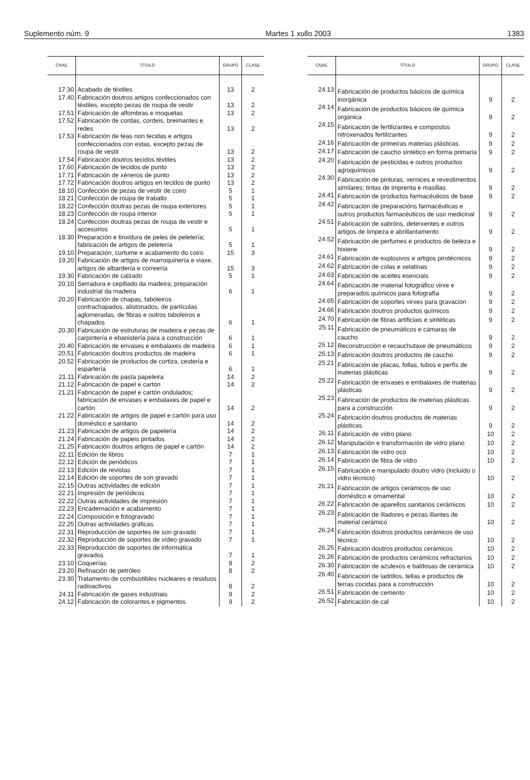Suplemento núm. 9 Martes 1 xullo 2003 1383
| CNAE | TÍTULO | GRUPO | CLASE |
| --- | --- | --- | --- |
| 17.30 | Acabado de téxtiles | 13 | 2 |
| 17.40 | Fabricación doutros artigos confeccionados con téxtiles, excepto pezas de roupa de vestir | 13 | 2 |
| 17.51 | Fabricación de alfombras e moquetas | 13 | 2 |
| 17.52 | Fabricación de cordas, cordeis, breimantes e redes | 13 | 2 |
| 17.53 | Fabricación de teas non tecidas e artigos confeccionados con estas, excepto pezas de roupa de vestir | 13 | 2 |
| 17.54 | Fabricación doutros tecidos téxtiles | 13 | 2 |
| 17.60 | Fabricación de tecidos de punto | 13 | 2 |
| 17.71 | Fabricación de xéneros de punto | 13 | 2 |
| 17.72 | Fabricación doutros artigos en tecidos de punto | 13 | 2 |
| 18.10 | Confección de pezas de vestir de coiro | 5 | 1 |
| 18.21 | Confección de roupa de traballo | 5 | 1 |
| 18.22 | Confección doutras pezas de roupa exteriores | 5 | 1 |
| 18.23 | Confección de roupa interior | 5 | 1 |
| 18.24 | Confección doutras pezas de roupa de vestir e accesorios | 5 | 1 |
| 18.30 | Preparación e tinxidura de peles de peletería; fabricación de artigos de peletería | 5 | 1 |
| 19.10 | Preparación, curtume e acabamento do coiro | 15 | 3 |
| 19.20 | Fabricación de artigos de marroquinería e viaxe, artigos de albardería e correería | 15 | 3 |
| 19.30 | Fabricación de calzado | 5 | 1 |
| 20.10 | Serradura e cepillado da madeira; preparación industrial da madeira | 6 | 1 |
| 20.20 | Fabricación de chapas, taboleiros contrachapados, alistonados, de partículas aglomeradas, de fibras e outros taboleiros e chapados | 6 | 1 |
| 20.30 | Fabricación de estruturas de madeira e pezas de carpintería e ebanistería para a construcción | 6 | 1 |
| 20.40 | Fabricación de envases e embalaxes de madeira | 6 | 1 |
| 20.51 | Fabricación doutros productos de madeira | 6 | 1 |
| 20.52 | Fabricación de productos de cortiza, cestería e espartería | 6 | 1 |
| 21.11 | Fabricación de pasta papeleira | 14 | 2 |
| 21.12 | Fabricación de papel e cartón | 14 | 2 |
| 21.21 | Fabricación de papel e cartón ondulados; fabricación de envases e embalaxes de papel e cartón | 14 | 2 |
| 21.22 | Fabricación de artigos de papel e cartón para uso doméstico e sanitario | 14 | 2 |
| 21.23 | Fabricación de artigos de papelería | 14 | 2 |
| 21.24 | Fabricación de papeis pintados | 14 | 2 |
| 21.25 | Fabricación doutros artigos de papel e cartón | 14 | 2 |
| 22.11 | Edición de libros | 7 | 1 |
| 22.12 | Edición de periódicos | 7 | 1 |
| 22.13 | Edición de revistas | 7 | 1 |
| 22.14 | Edición de soportes de son gravado | 7 | 1 |
| 22.15 | Outras actividades de edición | 7 | 1 |
| 22.21 | Impresión de periódicos | 7 | 1 |
| 22.22 | Outras actividades de impresión | 7 | 1 |
| 22.23 | Encadernación e acabamento | 7 | 1 |
| 22.24 | Composición e fotogravado | 7 | 1 |
| 22.25 | Outras actividades gráficas | 7 | 1 |
| 22.31 | Reproducción de soportes de son gravado | 7 | 1 |
| 22.32 | Reproducción de soportes de vídeo gravado | 7 | 1 |
| 22.33 | Reproducción de soportes de informática gravados | 7 | 1 |
| 23.10 | Coquerías | 8 | 2 |
| 23.20 | Refinación de petróleo | 8 | 2 |
| 23.30 | Tratamento de combustibles nucleares e residuos radioactivos | 8 | 2 |
| 24.11 | Fabricación de gases industriais | 9 | 2 |
| 24.12 | Fabricación de colorantes e pigmentos | 9 | 2 |
| CNAE | TÍTULO | GRUPO | CLASE |
| --- | --- | --- | --- |
| 24.13 | Fabricación de productos básicos de química inorgánica | 9 | 2 |
| 24.14 | Fabricación de productos básicos de química orgánica | 9 | 2 |
| 24.15 | Fabricación de fertilizantes e compostos nitroxenados fertilizantes | 9 | 2 |
| 24.16 | Fabricación de primeiras materias plásticas | 9 | 2 |
| 24.17 | Fabricación de caucho sintético en forma primaria | 9 | 2 |
| 24.20 | Fabricación de pesticidas e outros productos agroquímicos | 9 | 2 |
| 24.30 | Fabricación de pinturas, vernices e revestimentos similares; tintas de imprenta e masillas | 9 | 2 |
| 24.41 | Fabricación de productos farmacéuticos de base | 9 | 2 |
| 24.42 | Fabricación de preparacións farmacéuticas e outros productos farmacéuticos de uso medicinal | 9 | 2 |
| 24.51 | Fabricación de xabróns, deterxentes e outros artigos de limpeza e abrillantamento | 9 | 2 |
| 24.52 | Fabricación de perfumes e productos de beleza e hixiene | 9 | 2 |
| 24.61 | Fabricación de explosivos e artigos pirotécnicos | 9 | 2 |
| 24.62 | Fabricación de colas e xelatinas | 9 | 2 |
| 24.63 | Fabricación de aceites esenciais | 9 | 2 |
| 24.64 | Fabricación de material fotográfico virxe e preparados químicos para fotografía | 9 | 2 |
| 24.65 | Fabricación de soportes virxes para gravación | 9 | 2 |
| 24.66 | Fabricación doutros productos químicos | 9 | 2 |
| 24.70 | Fabricación de fibras artificiais e sintéticas | 9 | 2 |
| 25.11 | Fabricación de pneumáticos e cámaras de caucho | 9 | 2 |
| 25.12 | Reconstrucción e recauchutaxe de pneumáticos | 9 | 2 |
| 25.13 | Fabricación doutros productos de caucho | 9 | 2 |
| 25.21 | Fabricación de placas, follas, tubos e perfís de materias plásticas | 9 | 2 |
| 25.22 | Fabricación de envases e embalaxes de materias plásticas | 9 | 2 |
| 25.23 | Fabricación de productos de materias plásticas para a construcción | 9 | 2 |
| 25.24 | Fabricación doutros productos de materias plásticas | 9 | 2 |
| 26.11 | Fabricación de vidro plano | 10 | 2 |
| 26.12 | Manipulación e transformación de vidro plano | 10 | 2 |
| 26.13 | Fabricación de vidro oco | 10 | 2 |
| 26.14 | Fabricación de fibra de vidro | 10 | 2 |
| 26.15 | Fabricación e manipulado doutro vidro (incluído o vidro técnico) | 10 | 2 |
| 26.21 | Fabricación de artigos cerámicos de uso doméstico e ornamental | 10 | 2 |
| 26.22 | Fabricación de aparellos sanitarios cerámicos | 10 | 2 |
| 26.23 | Fabricación de illadores e pezas illantes de material cerámico | 10 | 2 |
| 26.24 | Fabricación doutros productos cerámicos de uso técnico | 10 | 2 |
| 26.25 | Fabricación doutros productos cerámicos | 10 | 2 |
| 26.26 | Fabricación de productos cerámicos refractarios | 10 | 2 |
| 26.30 | Fabricación de azulexos e baldosas de cerámica | 10 | 2 |
| 26.40 | Fabricación de ladrillos, tellas e productos de terras cocidas para a construcción | 10 | 2 |
| 26.51 | Fabricación de cemento | 10 | 2 |
| 26.52 | Fabricación de cal | 10 | 2 |